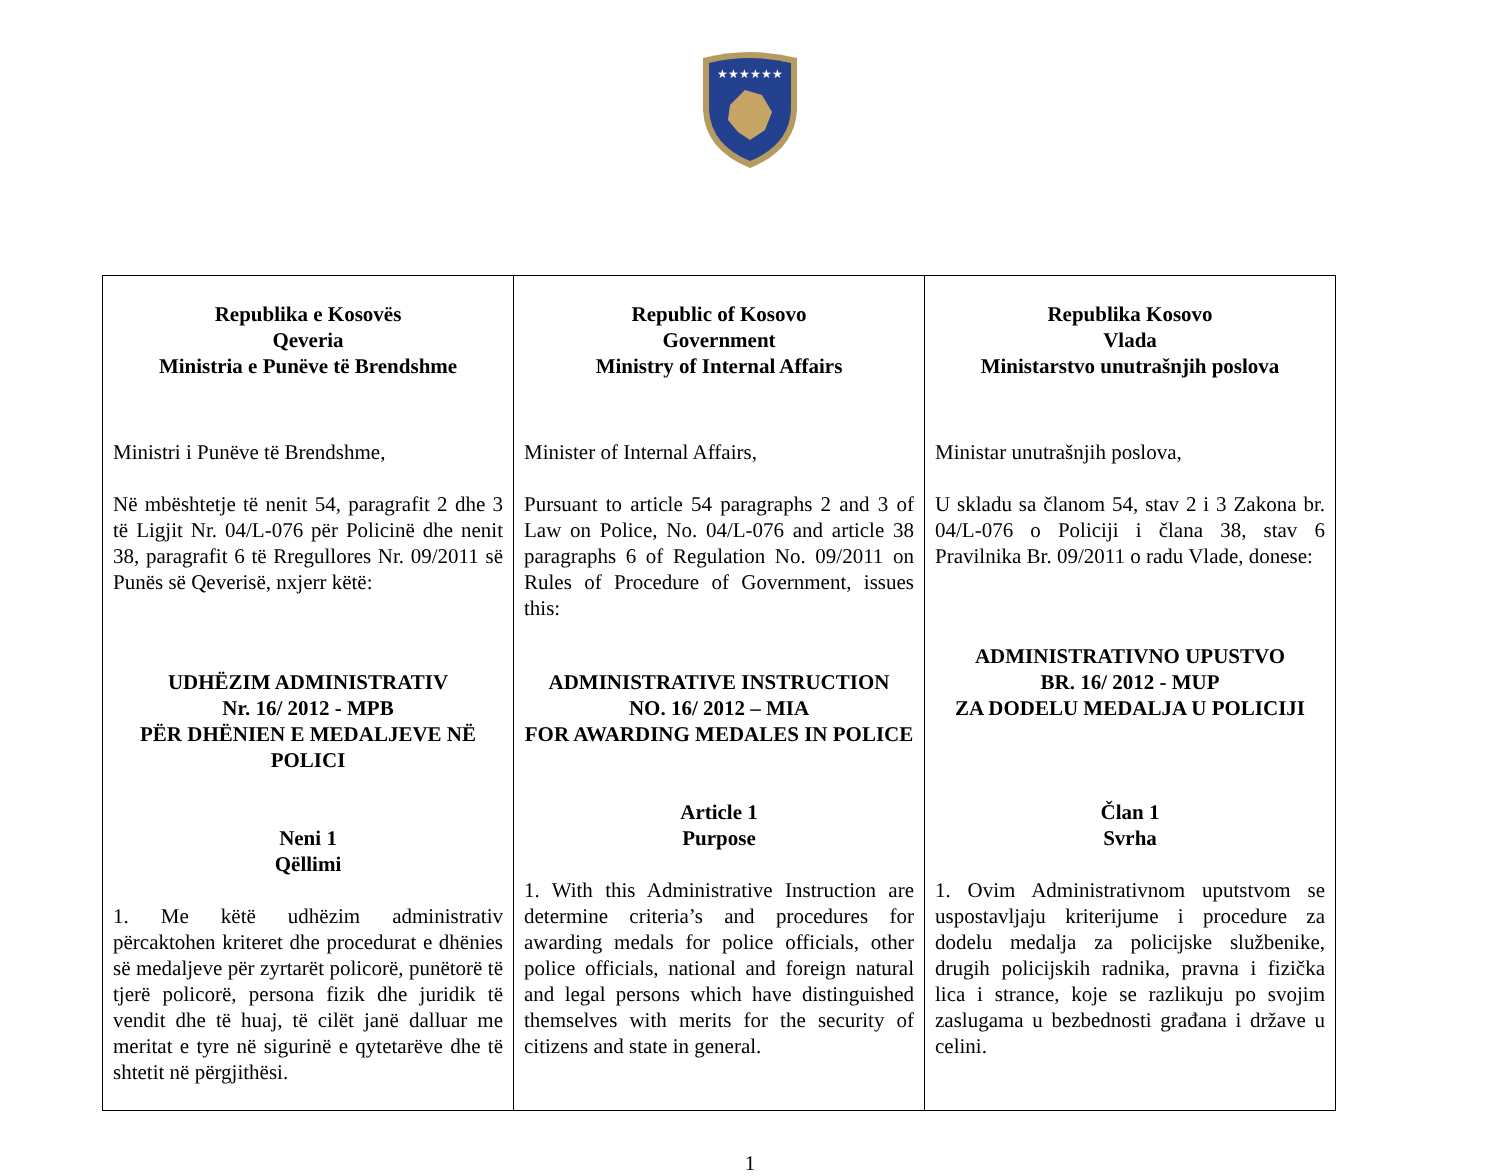★★★★★★
| Republika e Kosovës Qeveria Ministria e Punëve të Brendshme Ministri i Punëve të Brendshme, Në mbështetje të nenit 54, paragrafit 2 dhe 3 të Ligjit Nr. 04/L-076 për Policinë dhe nenit 38, paragrafit 6 të Rregullores Nr. 09/2011 së Punës së Qeverisë, nxjerr këtë: UDHËZIM ADMINISTRATIV Nr. 16/ 2012 - MPB PËR DHËNIEN E MEDALJEVE NË POLICI Neni 1 Qëllimi 1. Me këtë udhëzim administrativ përcaktohen kriteret dhe procedurat e dhënies së medaljeve për zyrtarët policorë, punëtorë të tjerë policorë, persona fizik dhe juridik të vendit dhe të huaj, të cilët janë dalluar me meritat e tyre në sigurinë e qytetarëve dhe të shtetit në përgjithësi. | Republic of Kosovo Government Ministry of Internal Affairs Minister of Internal Affairs, Pursuant to article 54 paragraphs 2 and 3 of Law on Police, No. 04/L-076 and article 38 paragraphs 6 of Regulation No. 09/2011 on Rules of Procedure of Government, issues this: ADMINISTRATIVE INSTRUCTION NO. 16/ 2012 – MIA FOR AWARDING MEDALES IN POLICE Article 1 Purpose 1. With this Administrative Instruction are determine criteria’s and procedures for awarding medals for police officials, other police officials, national and foreign natural and legal persons which have distinguished themselves with merits for the security of citizens and state in general. | Republika Kosovo Vlada Ministarstvo unutrašnjih poslova Ministar unutrašnjih poslova, U skladu sa članom 54, stav 2 i 3 Zakona br. 04/L-076 o Policiji i člana 38, stav 6 Pravilnika Br. 09/2011 o radu Vlade, donese: ADMINISTRATIVNO UPUSTVO BR. 16/ 2012 - MUP ZA DODELU MEDALJA U POLICIJI Član 1 Svrha 1. Ovim Administrativnom uputstvom se uspostavljaju kriterijume i procedure za dodelu medalja za policijske službenike, drugih policijskih radnika, pravna i fizička lica i strance, koje se razlikuju po svojim zaslugama u bezbednosti građana i države u celini. |
1